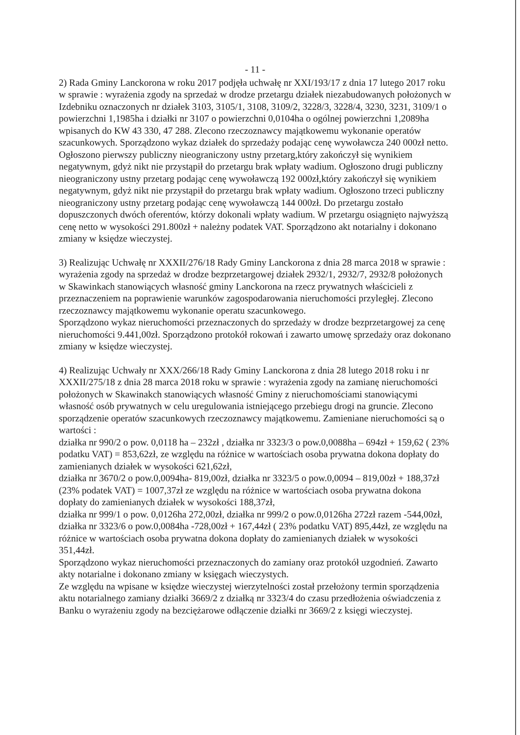- 11 -
2) Rada Gminy Lanckorona w roku 2017 podjęła uchwałę nr XXI/193/17 z dnia 17 lutego 2017 roku w sprawie : wyrażenia zgody na sprzedaż w drodze przetargu działek niezabudowanych położonych w Izdebniku oznaczonych nr działek 3103, 3105/1, 3108, 3109/2, 3228/3, 3228/4, 3230, 3231, 3109/1 o powierzchni 1,1985ha i działki nr 3107 o powierzchni 0,0104ha o ogólnej powierzchni 1,2089ha wpisanych do KW 43 330, 47 288. Zlecono rzeczoznawcy majątkowemu wykonanie operatów szacunkowych. Sporządzono wykaz działek do sprzedaży podając cenę wywoławcza 240 000zł netto. Ogłoszono pierwszy publiczny nieograniczony ustny przetarg,który zakończył się wynikiem negatywnym, gdyż nikt nie przystąpił do przetargu brak wpłaty wadium. Ogłoszono drugi publiczny nieograniczony ustny przetarg podając cenę wywoławczą 192 000zł,który zakończył się wynikiem negatywnym, gdyż nikt nie przystąpił do przetargu brak wpłaty wadium. Ogłoszono trzeci publiczny nieograniczony ustny przetarg podając cenę wywoławczą 144 000zł. Do przetargu zostało dopuszczonych dwóch oferentów, którzy dokonali wpłaty wadium. W przetargu osiągnięto najwyższą cenę netto w wysokości 291.800zł + należny podatek VAT. Sporządzono akt notarialny i dokonano zmiany w księdze wieczystej.
3) Realizując Uchwałę nr XXXII/276/18 Rady Gminy Lanckorona z dnia 28 marca 2018 w sprawie : wyrażenia zgody na sprzedaż w drodze bezprzetargowej działek 2932/1, 2932/7, 2932/8 położonych w Skawinkach stanowiących własność gminy Lanckorona na rzecz prywatnych właścicieli z przeznaczeniem na poprawienie warunków zagospodarowania nieruchomości przyległej. Zlecono rzeczoznawcy majątkowemu wykonanie operatu szacunkowego.
Sporządzono wykaz nieruchomości przeznaczonych do sprzedaży w drodze bezprzetargowej za cenę nieruchomości 9.441,00zł. Sporządzono protokół rokowań i zawarto umowę sprzedaży oraz dokonano zmiany w księdze wieczystej.
4) Realizując Uchwały nr XXX/266/18 Rady Gminy Lanckorona z dnia 28 lutego 2018 roku i nr XXXII/275/18 z dnia 28 marca 2018 roku w sprawie : wyrażenia zgody na zamianę nieruchomości położonych w Skawinakch stanowiących własność Gminy z nieruchomościami stanowiącymi własność osób prywatnych w celu uregulowania istniejącego przebiegu drogi na gruncie. Zlecono sporządzenie operatów szacunkowych rzeczoznawcy majątkowemu. Zamieniane nieruchomości są o wartości :
działka nr 990/2 o pow. 0,0118 ha – 232zł , działka nr 3323/3 o pow.0,0088ha – 694zł + 159,62 ( 23% podatku VAT) = 853,62zł, ze względu na różnice w wartościach osoba prywatna dokona dopłaty do zamienianych działek w wysokości 621,62zł,
działka nr 3670/2 o pow.0,0094ha- 819,00zł, działka nr 3323/5 o pow.0,0094 – 819,00zł + 188,37zł (23% podatek VAT) = 1007,37zł ze względu na różnice w wartościach osoba prywatna dokona dopłaty do zamienianych działek w wysokości 188,37zł,
działka nr 999/1 o pow. 0,0126ha 272,00zł, działka nr 999/2 o pow.0,0126ha 272zł razem -544,00zł, działka nr 3323/6 o pow.0,0084ha -728,00zł + 167,44zł ( 23% podatku VAT) 895,44zł, ze względu na różnice w wartościach osoba prywatna dokona dopłaty do zamienianych działek w wysokości 351,44zł.
Sporządzono wykaz nieruchomości przeznaczonych do zamiany oraz protokół uzgodnień. Zawarto akty notarialne i dokonano zmiany w księgach wieczystych.
Ze względu na wpisane w księdze wieczystej wierzytelności został przełożony termin sporządzenia aktu notarialnego zamiany działki 3669/2 z działką nr 3323/4 do czasu przedłożenia oświadczenia z Banku o wyrażeniu zgody na bezciężarowe odłączenie działki nr 3669/2 z księgi wieczystej.